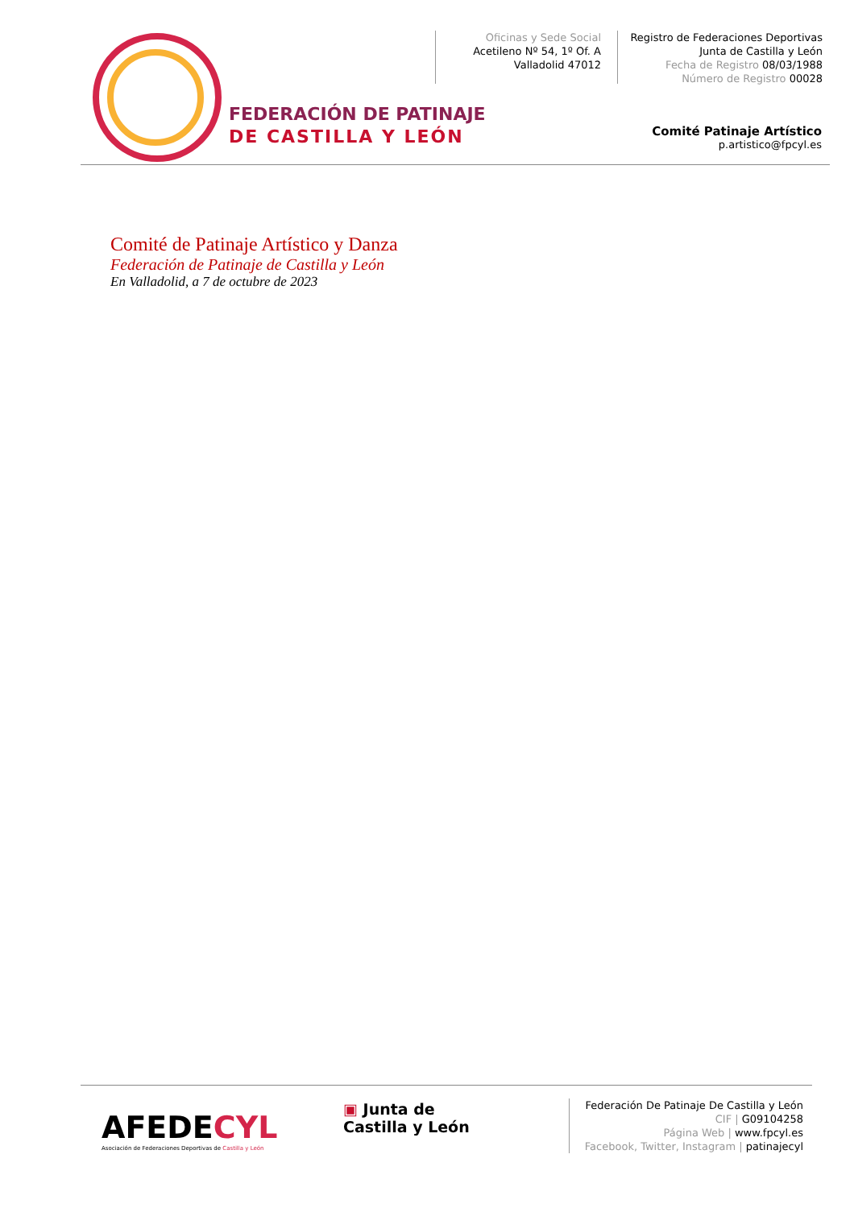FEDERACIÓN DE PATINAJE
DE CASTILLA Y LEÓN
Oficinas y Sede Social
Acetileno Nº 54, 1º Of. A
Valladolid 47012
Registro de Federaciones Deportivas
Junta de Castilla y León
Fecha de Registro 08/03/1988
Número de Registro 00028
Comité Patinaje Artístico
p.artistico@fpcyl.es
Comité de Patinaje Artístico y Danza
Federación de Patinaje de Castilla y León
En Valladolid, a 7 de octubre de 2023
AFEDECYL
Asociación de Federaciones Deportivas de Castilla y León
▣ Junta de
Castilla y León
Federación De Patinaje De Castilla y León
CIF | G09104258
Página Web | www.fpcyl.es
Facebook, Twitter, Instagram | patinajecyl